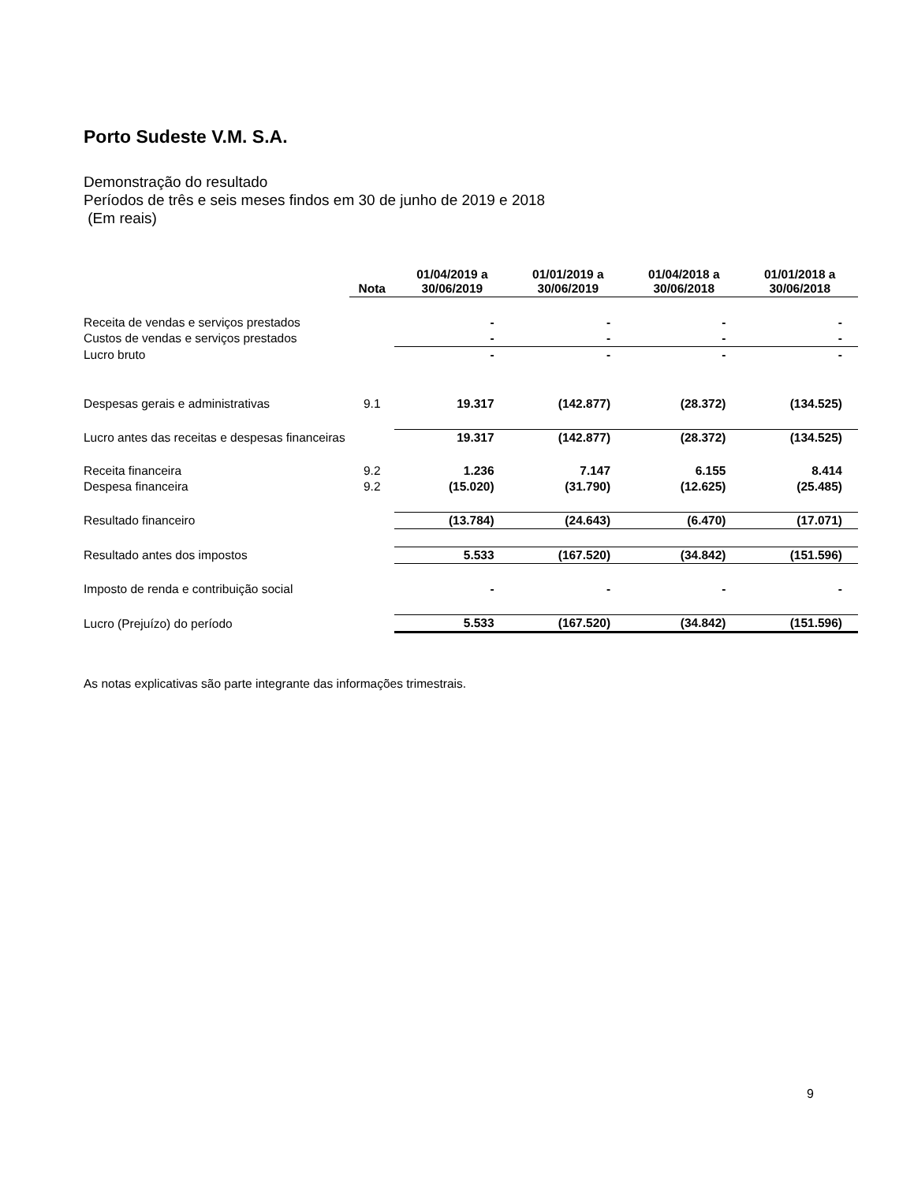Porto Sudeste V.M. S.A.
Demonstração do resultado
Períodos de três e seis meses findos em 30 de junho de 2019 e 2018
(Em reais)
| | Nota | 01/04/2019 a 30/06/2019 | 01/01/2019 a 30/06/2019 | 01/04/2018 a 30/06/2018 | 01/01/2018 a 30/06/2018 |
| --- | --- | --- | --- | --- | --- |
| Receita de vendas e serviços prestados | | - | - | - | - |
| Custos de vendas e serviços prestados | | - | - | - | - |
| Lucro bruto | | - | - | - | - |
| Despesas gerais e administrativas | 9.1 | 19.317 | (142.877) | (28.372) | (134.525) |
| Lucro antes das receitas e despesas financeiras | | 19.317 | (142.877) | (28.372) | (134.525) |
| Receita financeira | 9.2 | 1.236 | 7.147 | 6.155 | 8.414 |
| Despesa financeira | 9.2 | (15.020) | (31.790) | (12.625) | (25.485) |
| Resultado financeiro | | (13.784) | (24.643) | (6.470) | (17.071) |
| Resultado antes dos impostos | | 5.533 | (167.520) | (34.842) | (151.596) |
| Imposto de renda e contribuição social | | - | - | - | - |
| Lucro (Prejuízo) do período | | 5.533 | (167.520) | (34.842) | (151.596) |
As notas explicativas são parte integrante das informações trimestrais.
9